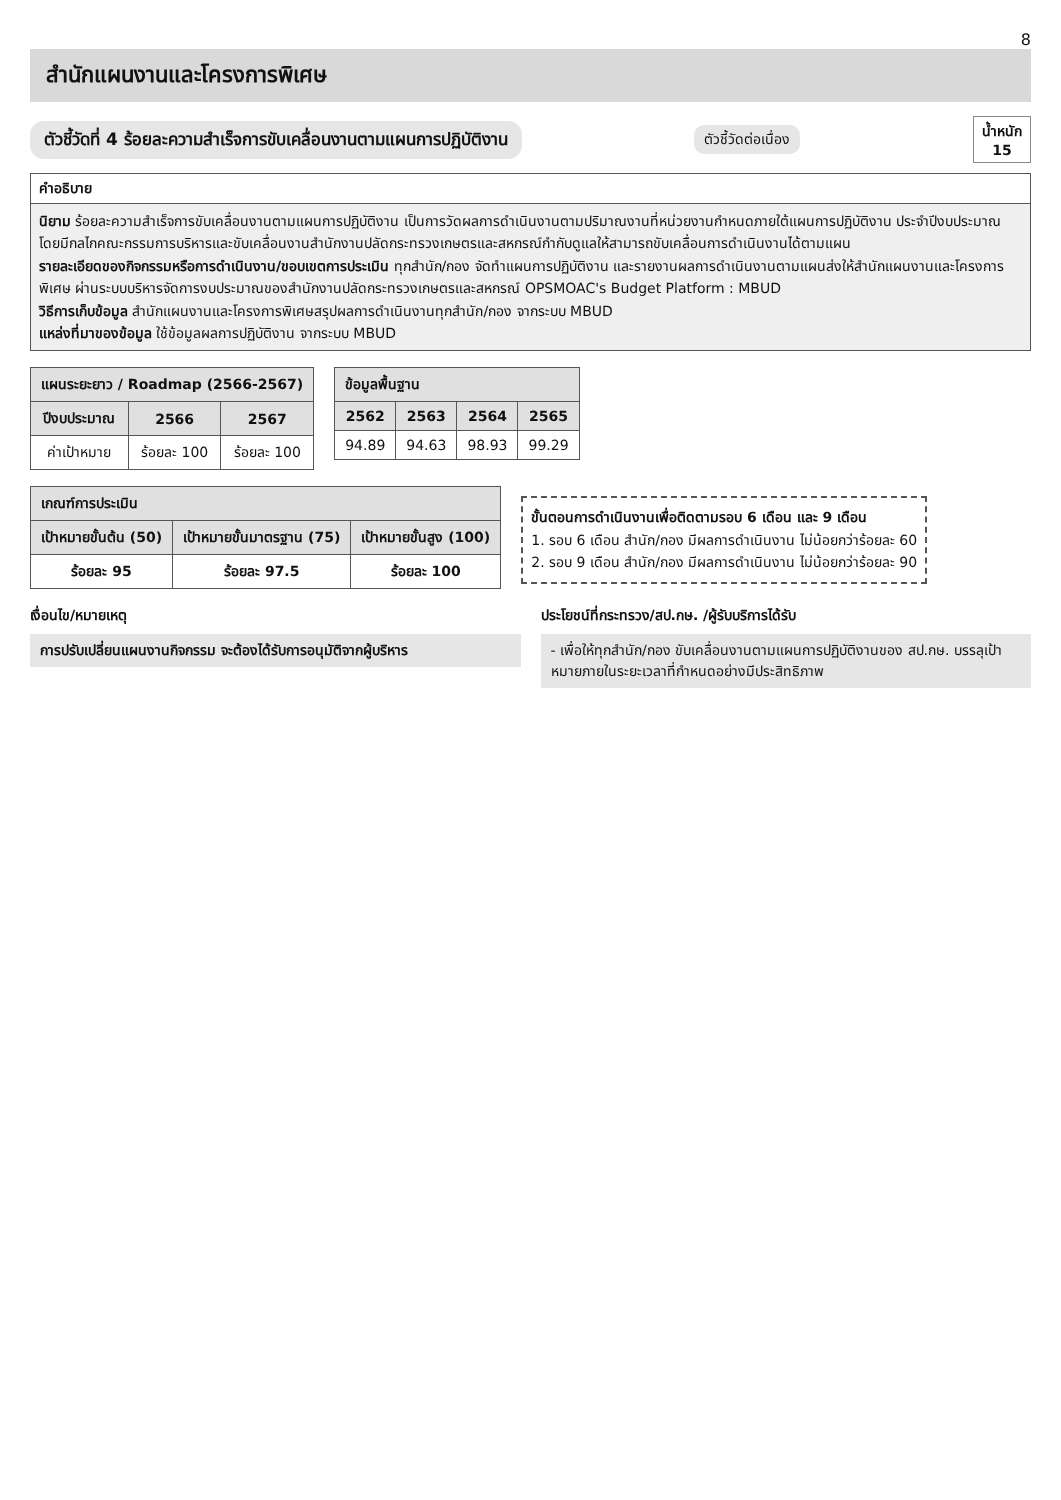8
สำนักแผนงานและโครงการพิเศษ
ตัวชี้วัดที่ 4 ร้อยละความสำเร็จการขับเคลื่อนงานตามแผนการปฏิบัติงาน
ตัวชี้วัดต่อเนื่อง
น้ำหนัก
15
คำอธิบาย
นิยาม ร้อยละความสำเร็จการขับเคลื่อนงานตามแผนการปฏิบัติงาน เป็นการวัดผลการดำเนินงานตามปริมาณงานที่หน่วยงานกำหนดภายใต้แผนการปฏิบัติงาน ประจำปีงบประมาณ โดยมีกลไกคณะกรรมการบริหารและขับเคลื่อนงานสำนักงานปลัดกระทรวงเกษตรและสหกรณ์กำกับดูแลให้สามารถขับเคลื่อนการดำเนินงานได้ตามแผน
รายละเอียดของกิจกรรมหรือการดำเนินงาน/ขอบเขตการประเมิน ทุกสำนัก/กอง จัดทำแผนการปฏิบัติงาน และรายงานผลการดำเนินงานตามแผนส่งให้สำนักแผนงานและโครงการพิเศษ ผ่านระบบบริหารจัดการงบประมาณของสำนักงานปลัดกระทรวงเกษตรและสหกรณ์ OPSMOAC's Budget Platform : MBUD
วิธีการเก็บข้อมูล สำนักแผนงานและโครงการพิเศษสรุปผลการดำเนินงานทุกสำนัก/กอง จากระบบ MBUD
แหล่งที่มาของข้อมูล ใช้ข้อมูลผลการปฏิบัติงาน จากระบบ MBUD
| แผนระยะยาว / Roadmap (2566-2567) | | |
| --- | --- | --- |
| ปีงบประมาณ | 2566 | 2567 |
| ค่าเป้าหมาย | ร้อยละ 100 | ร้อยละ 100 |
| ข้อมูลพื้นฐาน | | | |
| --- | --- | --- | --- |
| 2562 | 2563 | 2564 | 2565 |
| 94.89 | 94.63 | 98.93 | 99.29 |
| เกณฑ์การประเมิน | | |
| --- | --- | --- |
| เป้าหมายขั้นต้น (50) | เป้าหมายขั้นมาตรฐาน (75) | เป้าหมายขั้นสูง (100) |
| ร้อยละ 95 | ร้อยละ 97.5 | ร้อยละ 100 |
ขั้นตอนการดำเนินงานเพื่อติดตามรอบ 6 เดือน และ 9 เดือน
1. รอบ 6 เดือน สำนัก/กอง มีผลการดำเนินงาน ไม่น้อยกว่าร้อยละ 60
2. รอบ 9 เดือน สำนัก/กอง มีผลการดำเนินงาน ไม่น้อยกว่าร้อยละ 90
เงื่อนไข/หมายเหตุ
การปรับเปลี่ยนแผนงานกิจกรรม จะต้องได้รับการอนุมัติจากผู้บริหาร
ประโยชน์ที่กระทรวง/สป.กษ. /ผู้รับบริการได้รับ
- เพื่อให้ทุกสำนัก/กอง ขับเคลื่อนงานตามแผนการปฏิบัติงานของ สป.กษ. บรรลุเป้าหมายภายในระยะเวลาที่กำหนดอย่างมีประสิทธิภาพ